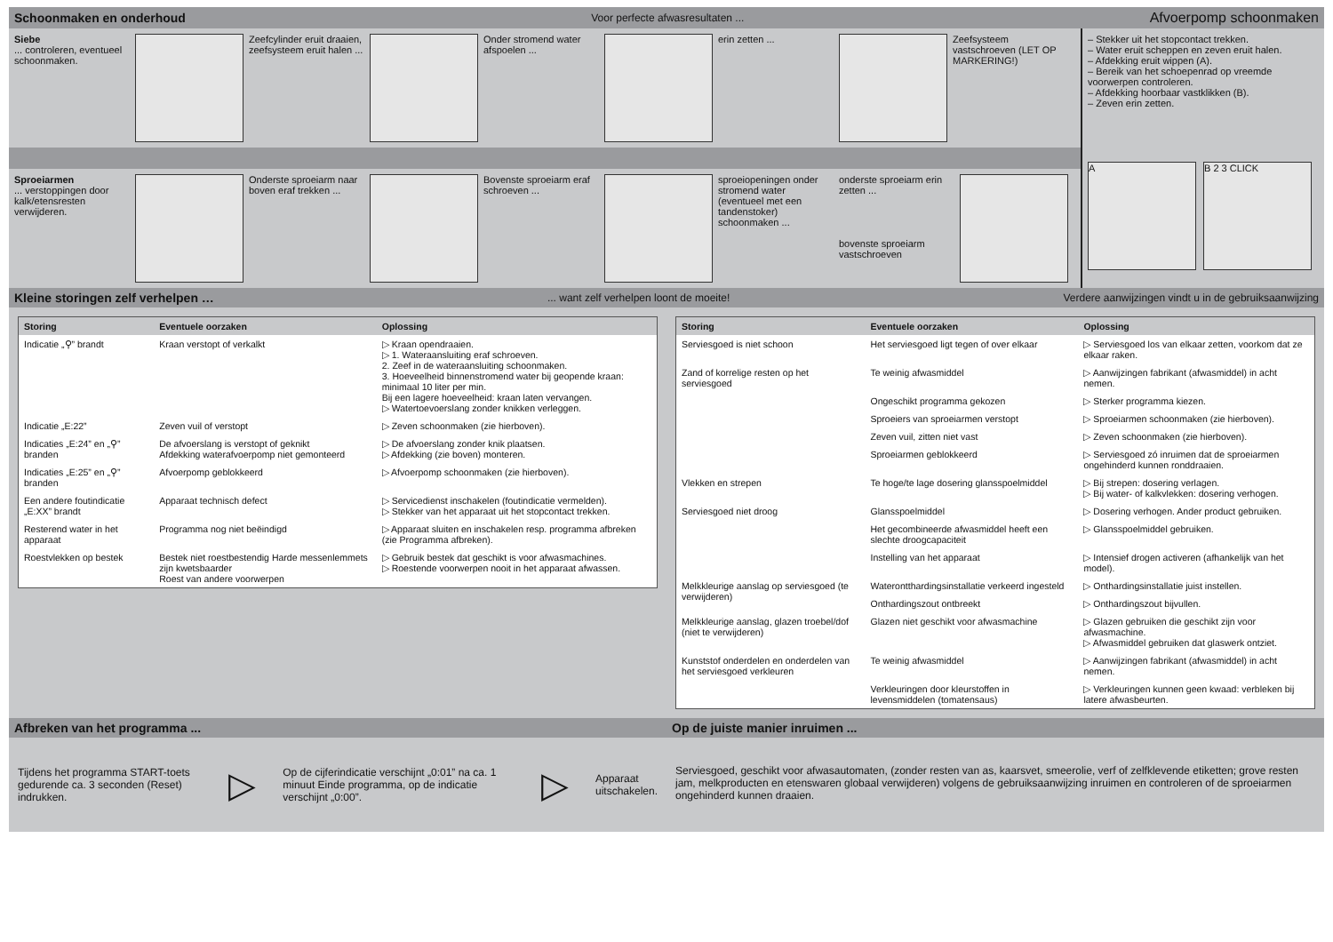Schoonmaken en onderhoud Voor perfecte afwasresultaten ... Afvoerpomp schoonmaken
Siebe
... controleren, eventueel schoonmaken.
Zeefcylinder eruit draaien, zeefsysteem eruit halen ...
Onder stromend water afspoelen ...
erin zetten ... Zeefsysteem vastschroeven (LET OP MARKERING!)
Sproeiarmen
... verstoppingen door kalk/etensresten verwijderen.
Onderste sproeiarm naar boven eraf trekken ...
Bovenste sproeiarm eraf schroeven ...
sproeiopeningen onder stromend water (eventueel met een tandenstoker) schoonmaken ...
onderste sproeiarm erin zetten ...
bovenste sproeiarm vastschroeven
– Stekker uit het stopcontact trekken.
– Water eruit scheppen en zeven eruit halen.
– Afdekking eruit wippen (A).
– Bereik van het schoepenrad op vreemde voorwerpen controleren.
– Afdekking hoorbaar vastklikken (B).
– Zeven erin zetten.
A B 2 3 CLICK
Kleine storingen zelf verhelpen …... want zelf verhelpen loont de moeite! Verdere aanwijzingen vindt u in de gebruiksaanwijzing
| Storing | Eventuele oorzaken | Oplossing |
| --- | --- | --- |
| Indicatie „⚲” brandt | Kraan verstopt of verkalkt | ▷ Kraan opendraaien. ▷ 1. Wateraansluiting eraf schroeven. 2. Zeef in de wateraansluiting schoonmaken. 3. Hoeveelheid binnenstromend water bij geopende kraan: minimaal 10 liter per min. Bij een lagere hoeveelheid: kraan laten vervangen. ▷ Watertoevoerslang zonder knikken verleggen. |
| Indicatie „E:22” | Zeven vuil of verstopt | ▷ Zeven schoonmaken (zie hierboven). |
| Indicaties „E:24” en „⚲” branden | De afvoerslang is verstopt of geknikt Afdekking waterafvoerpomp niet gemonteerd | ▷ De afvoerslang zonder knik plaatsen. ▷ Afdekking (zie boven) monteren. |
| Indicaties „E:25” en „⚲” branden | Afvoerpomp geblokkeerd | ▷ Afvoerpomp schoonmaken (zie hierboven). |
| Een andere foutindicatie „E:XX” brandt | Apparaat technisch defect | ▷ Servicedienst inschakelen (foutindicatie vermelden). ▷ Stekker van het apparaat uit het stopcontact trekken. |
| Resterend water in het apparaat | Programma nog niet beëindigd | ▷ Apparaat sluiten en inschakelen resp. programma afbreken (zie Programma afbreken). |
| Roestvlekken op bestek | Bestek niet roestbestendig Harde messenlemmets zijn kwetsbaarder Roest van andere voorwerpen | ▷ Gebruik bestek dat geschikt is voor afwasmachines. ▷ Roestende voorwerpen nooit in het apparaat afwassen. |
| Storing | Eventuele oorzaken | Oplossing |
| --- | --- | --- |
| Serviesgoed is niet schoon | Het serviesgoed ligt tegen of over elkaar | ▷ Serviesgoed los van elkaar zetten, voorkom dat ze elkaar raken. |
| Zand of korrelige resten op het serviesgoed | Te weinig afwasmiddel | ▷ Aanwijzingen fabrikant (afwasmiddel) in acht nemen. |
| | Ongeschikt programma gekozen | ▷ Sterker programma kiezen. |
| | Sproeiers van sproeiarmen verstopt | ▷ Sproeiarmen schoonmaken (zie hierboven). |
| | Zeven vuil, zitten niet vast | ▷ Zeven schoonmaken (zie hierboven). |
| | Sproeiarmen geblokkeerd | ▷ Serviesgoed zó inruimen dat de sproeiarmen ongehinderd kunnen ronddraaien. |
| Vlekken en strepen | Te hoge/te lage dosering glansspoelmiddel | ▷ Bij strepen: dosering verlagen. ▷ Bij water- of kalkvlekken: dosering verhogen. |
| Serviesgoed niet droog | Glansspoelmiddel | ▷ Dosering verhogen. Ander product gebruiken. |
| | Het gecombineerde afwasmiddel heeft een slechte droogcapaciteit | ▷ Glansspoelmiddel gebruiken. |
| | Instelling van het apparaat | ▷ Intensief drogen activeren (afhankelijk van het model). |
| Melkkleurige aanslag op serviesgoed (te verwijderen) | Waterontthardingsinstallatie verkeerd ingesteld | ▷ Onthardingsinstallatie juist instellen. |
| | Onthardingszout ontbreekt | ▷ Onthardingszout bijvullen. |
| Melkkleurige aanslag, glazen troebel/dof (niet te verwijderen) | Glazen niet geschikt voor afwasmachine | ▷ Glazen gebruiken die geschikt zijn voor afwasmachine. ▷ Afwasmiddel gebruiken dat glaswerk ontziet. |
| Kunststof onderdelen en onderdelen van het serviesgoed verkleuren | Te weinig afwasmiddel | ▷ Aanwijzingen fabrikant (afwasmiddel) in acht nemen. |
| | Verkleuringen door kleurstoffen in levensmiddelen (tomatensaus) | ▷ Verkleuringen kunnen geen kwaad: verbleken bij latere afwasbeurten. |
Afbreken van het programma ...
Tijdens het programma START-toets gedurende ca. 3 seconden (Reset) indrukken.
▷
Op de cijferindicatie verschijnt „0:01” na ca. 1 minuut Einde programma, op de indicatie verschijnt „0:00”.
▷
Apparaat uitschakelen.
Op de juiste manier inruimen ...
Serviesgoed, geschikt voor afwasautomaten, (zonder resten van as, kaarsvet, smeerolie, verf of zelfklevende etiketten; grove resten jam, melkproducten en etenswaren globaal verwijderen) volgens de gebruiksaanwijzing inruimen en controleren of de sproeiarmen ongehinderd kunnen draaien.